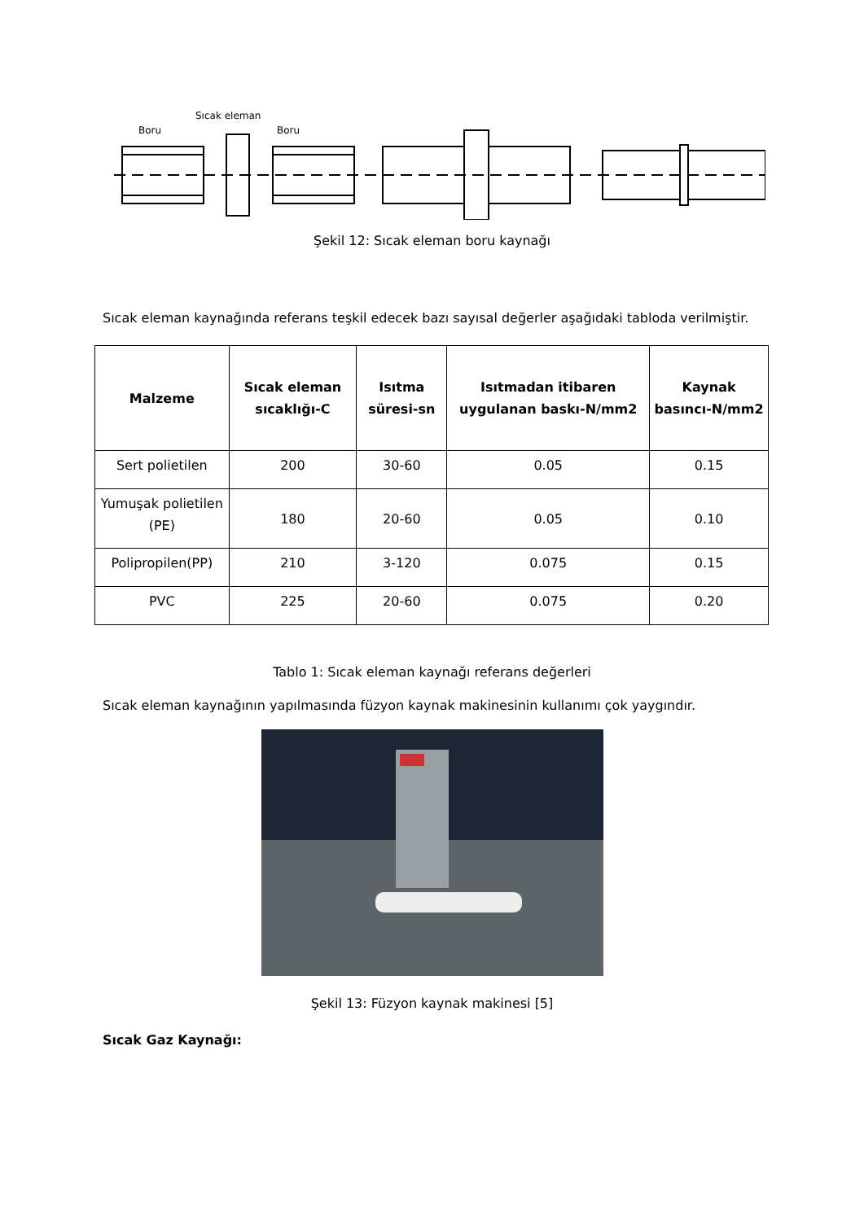Sıcak eleman
Boru
Boru
Şekil 12: Sıcak eleman boru kaynağı
Sıcak eleman kaynağında referans teşkil edecek bazı sayısal değerler aşağıdaki tabloda verilmiştir.
| Malzeme | Sıcak eleman sıcaklığı-C | Isıtma süresi-sn | Isıtmadan itibaren uygulanan baskı-N/mm2 | Kaynak basıncı-N/mm2 |
| --- | --- | --- | --- | --- |
| Sert polietilen | 200 | 30-60 | 0.05 | 0.15 |
| Yumuşak polietilen (PE) | 180 | 20-60 | 0.05 | 0.10 |
| Polipropilen(PP) | 210 | 3-120 | 0.075 | 0.15 |
| PVC | 225 | 20-60 | 0.075 | 0.20 |
Tablo 1: Sıcak eleman kaynağı referans değerleri
Sıcak eleman kaynağının yapılmasında füzyon kaynak makinesinin kullanımı çok yaygındır.
Şekil 13: Füzyon kaynak makinesi [5]
Sıcak Gaz Kaynağı: